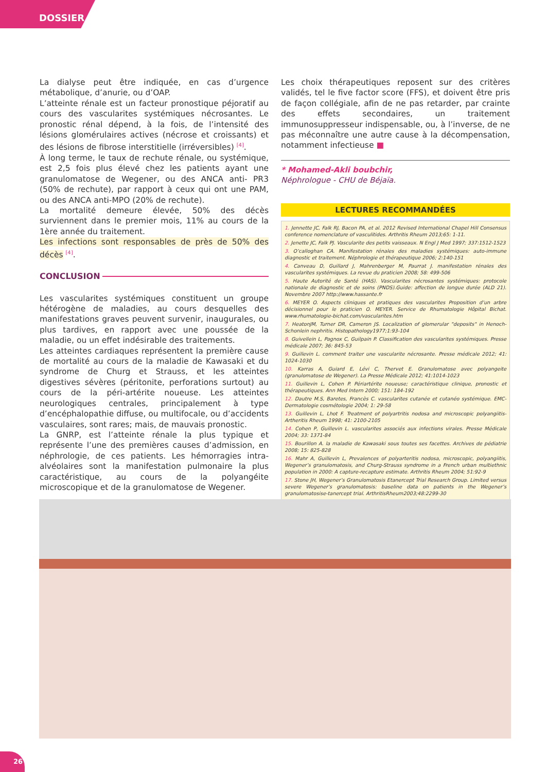DOSSIER
La dialyse peut être indiquée, en cas d’urgence métabolique, d’anurie, ou d’OAP.
L’atteinte rénale est un facteur pronostique péjoratif au cours des vascularites systémiques nécrosantes. Le pronostic rénal dépend, à la fois, de l’intensité des lésions glomérulaires actives (nécrose et croissants) et des lésions de fibrose interstitielle (irréversibles) <sup>[4]</sup>.
À long terme, le taux de rechute rénale, ou systémique, est 2,5 fois plus élevé chez les patients ayant une granulomatose de Wegener, ou des ANCA anti- PR3 (50% de rechute), par rapport à ceux qui ont une PAM, ou des ANCA anti-MPO (20% de rechute).
La mortalité demeure élevée, 50% des décès surviennent dans le premier mois, 11% au cours de la 1ère année du traitement.
Les infections sont responsables de près de 50% des décès <sup>[4]</sup>.
CONCLUSION
Les vascularites systémiques constituent un groupe hétérogène de maladies, au cours desquelles des manifestations graves peuvent survenir, inaugurales, ou plus tardives, en rapport avec une poussée de la maladie, ou un effet indésirable des traitements.
Les atteintes cardiaques représentent la première cause de mortalité au cours de la maladie de Kawasaki et du syndrome de Churg et Strauss, et les atteintes digestives sévères (péritonite, perforations surtout) au cours de la péri-artérite noueuse. Les atteintes neurologiques centrales, principalement à type d’encéphalopathie diffuse, ou multifocale, ou d’accidents vasculaires, sont rares; mais, de mauvais pronostic.
La GNRP, est l’atteinte rénale la plus typique et représente l’une des premières causes d’admission, en néphrologie, de ces patients. Les hémorragies intra-alvéolaires sont la manifestation pulmonaire la plus caractéristique, au cours de la polyangéite microscopique et de la granulomatose de Wegener.
Les choix thérapeutiques reposent sur des critères validés, tel le five factor score (FFS), et doivent être pris de façon collégiale, afin de ne pas retarder, par crainte des effets secondaires, un traitement immunosuppresseur indispensable, ou, à l’inverse, de ne pas méconnaître une autre cause à la décompensation, notamment infectieuse ■
* Mohamed-Akli boubchir,
Néphrologue - CHU de Béjaïa.
LECTURES RECOMMANDÉES
1. Jennette JC, Falk RJ, Bacon PA, et al. 2012 Revised International Chapel Hill Consensus conference nomenclature of vasculitides. Arthritis Rheum 2013;65: 1-11.
2. Jenette JC, Falk PJ. Vascularite des petits vaisseaux. N Engl J Med 1997; 337:1512-1523
3. O’calloghan CA. Manifestation rénales des maladies systémiques: auto-immune diagnostic et traitement. Néphrologie et thérapeutique 2006; 2:140-151
4. Canveau D, Guillard J, Mahrenberger M, Paurrat J. manifestation rénales des vascularites systémiques. La revue du praticien 2008; 58: 499-506
5. Haute Autorité de Santé (HAS). Vascularites nécrosantes systémiques: protocole nationale de diagnostic et de soins (PNDS).Guide: affection de longue durée (ALD 21). Novembre 2007 http://www.hassante.fr
6. MEYER O. Aspects cliniques et pratiques des vascularites Proposition d’un arbre décisionnel pour le praticien O. MEYER. Service de Rhumatologie Hôpital Bichat. www.rhumatologie-bichat.com/vascularites.htm
7. HeatonJM, Turner DR, Cameron JS. Localization of glomerular "deposits" in Henoch-Schonlein nephritis. Histopathology1977;1:93-104
8. Guivellein L, Pagnox C, Guilpain P. Classification des vascularites systémiques. Presse médicale 2007; 36: 845-53
9. Guillevin L. comment traiter une vascularite nécrosante. Presse médicale 2012; 41: 1024-1030
10. Karras A, Guiard E, Lévi C, Thervet E. Granulomatose avec polyangeite (granulomatose de Wegener). La Presse Médicale 2012; 41:1014-1023
11. Guillevin L, Cohen P. Périartérite noueuse; caractéristique clinique, pronostic et thérapeutiques. Ann Med Intern 2000; 151: 184-192
12. Dautre M.S, Baretes, Francès C. vascularites cutanée et cutanéo systémique. EMC-Dermatologie cosmétologie 2004; 1: 29-58
13. Guillevin L, Lhot F. Treatment of polyartritis nodosa and microscopic polyangiitis-Artheritis Rheum 1998; 41: 2100-2105
14. Cohen P, Guillevin L. vascularites associés aux infections virales. Presse Médicale 2004; 33: 1371-84
15. Bourillon A. la maladie de Kawasaki sous toutes ses facettes. Archives de pédiatrie 2008; 15: 825-828
16. Mahr A, Guillevin L, Prevalences of polyarteritis nodosa, microscopic, polyangiitis, Wegener’s granulomatosis, and Churg-Strauss syndrome in a French urban multiethnic population in 2000: A capture-recapture estimate. Arthritis Rheum 2004; 51:92-9
17. Stone JH, Wegener’s Granulomatosis Etanercept Trial Research Group. Limited versus severe Wegener’s granulomatosis: baseline data on patients in the Wegener’s granulomatosise-tanercept trial. ArthritisRheum2003;48:2299-30
26